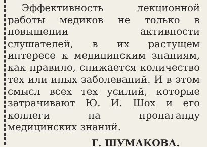Эффективность лекционной работы медиков не только в повышении активности слушателей, в их растущем интересе к медицинским знаниям, как правило, снижается количество тех или иных заболеваний. И в этом смысл всех тех усилий, которые затрачивают Ю. И. Шох и его коллеги на пропаганду медицинских знаний.
Г. ШУМАКОВА.